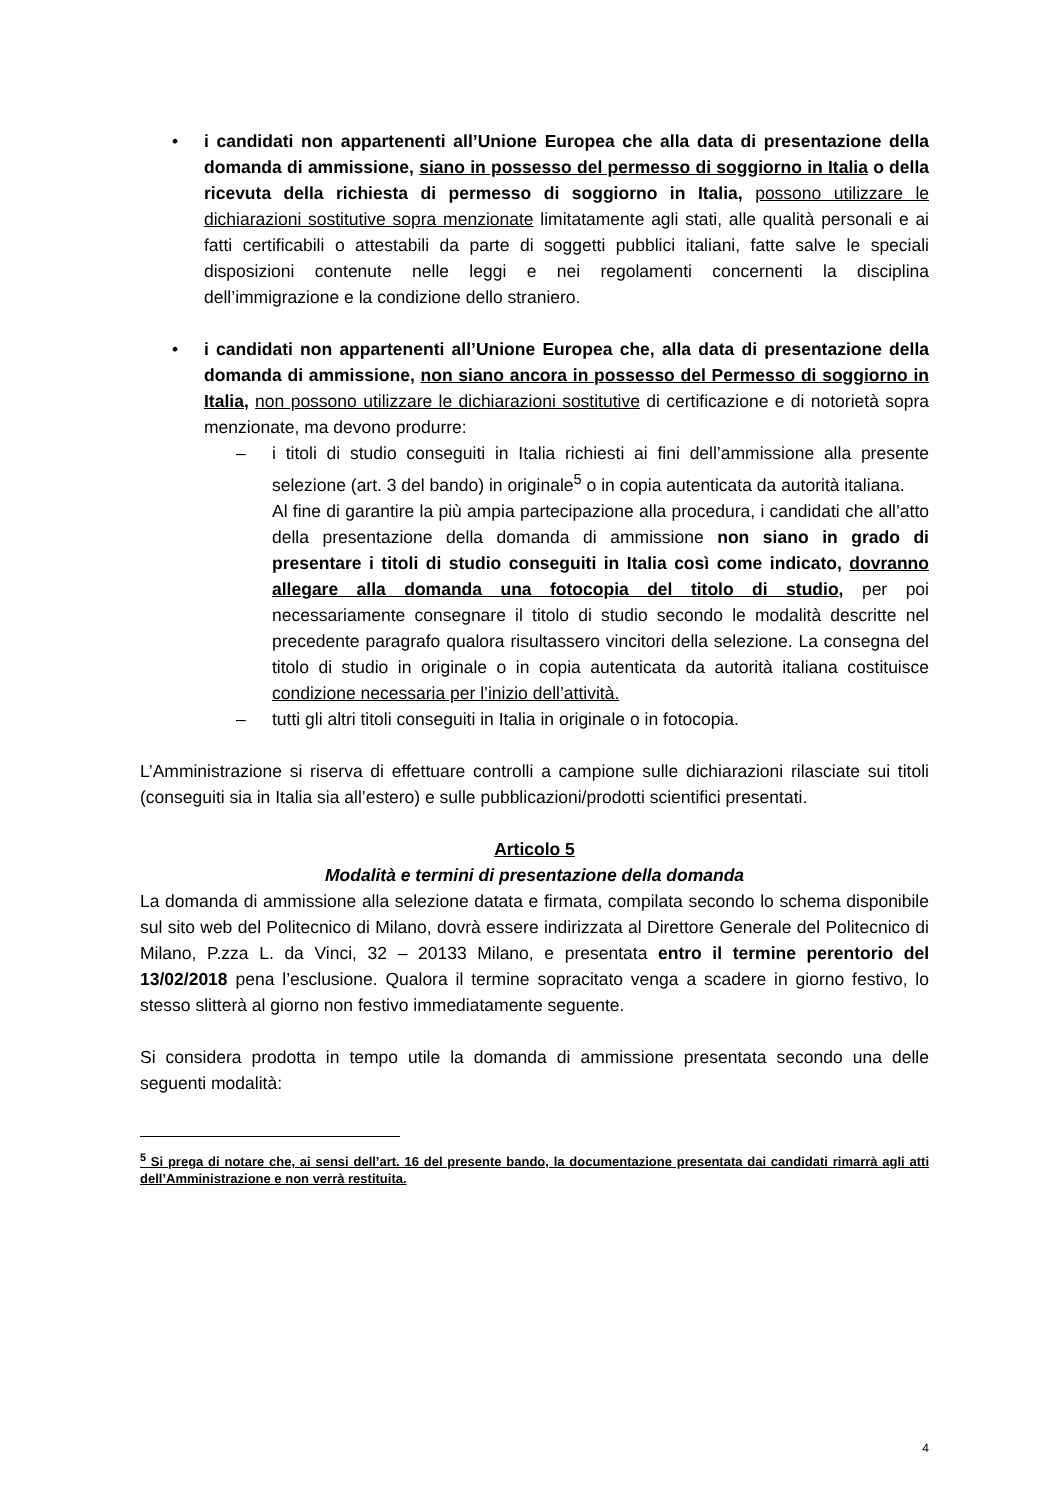• i candidati non appartenenti all’Unione Europea che alla data di presentazione della domanda di ammissione, siano in possesso del permesso di soggiorno in Italia o della ricevuta della richiesta di permesso di soggiorno in Italia, possono utilizzare le dichiarazioni sostitutive sopra menzionate limitatamente agli stati, alle qualità personali e ai fatti certificabili o attestabili da parte di soggetti pubblici italiani, fatte salve le speciali disposizioni contenute nelle leggi e nei regolamenti concernenti la disciplina dell’immigrazione e la condizione dello straniero.
• i candidati non appartenenti all’Unione Europea che, alla data di presentazione della domanda di ammissione, non siano ancora in possesso del Permesso di soggiorno in Italia, non possono utilizzare le dichiarazioni sostitutive di certificazione e di notorietà sopra menzionate, ma devono produrre:
– i titoli di studio conseguiti in Italia richiesti ai fini dell’ammissione alla presente selezione (art. 3 del bando) in originale<sup>5</sup> o in copia autenticata da autorità italiana.
Al fine di garantire la più ampia partecipazione alla procedura, i candidati che all’atto della presentazione della domanda di ammissione non siano in grado di presentare i titoli di studio conseguiti in Italia così come indicato, dovranno allegare alla domanda una fotocopia del titolo di studio, per poi necessariamente consegnare il titolo di studio secondo le modalità descritte nel precedente paragrafo qualora risultassero vincitori della selezione. La consegna del titolo di studio in originale o in copia autenticata da autorità italiana costituisce condizione necessaria per l’inizio dell’attività.
– tutti gli altri titoli conseguiti in Italia in originale o in fotocopia.
L’Amministrazione si riserva di effettuare controlli a campione sulle dichiarazioni rilasciate sui titoli (conseguiti sia in Italia sia all’estero) e sulle pubblicazioni/prodotti scientifici presentati.
Articolo 5
Modalità e termini di presentazione della domanda
La domanda di ammissione alla selezione datata e firmata, compilata secondo lo schema disponibile sul sito web del Politecnico di Milano, dovrà essere indirizzata al Direttore Generale del Politecnico di Milano, P.zza L. da Vinci, 32 – 20133 Milano, e presentata entro il termine perentorio del 13/02/2018 pena l’esclusione. Qualora il termine sopracitato venga a scadere in giorno festivo, lo stesso slitterà al giorno non festivo immediatamente seguente.
Si considera prodotta in tempo utile la domanda di ammissione presentata secondo una delle seguenti modalità:
<sup>5</sup> Si prega di notare che, ai sensi dell’art. 16 del presente bando, la documentazione presentata dai candidati rimarrà agli atti dell’Amministrazione e non verrà restituita.
4